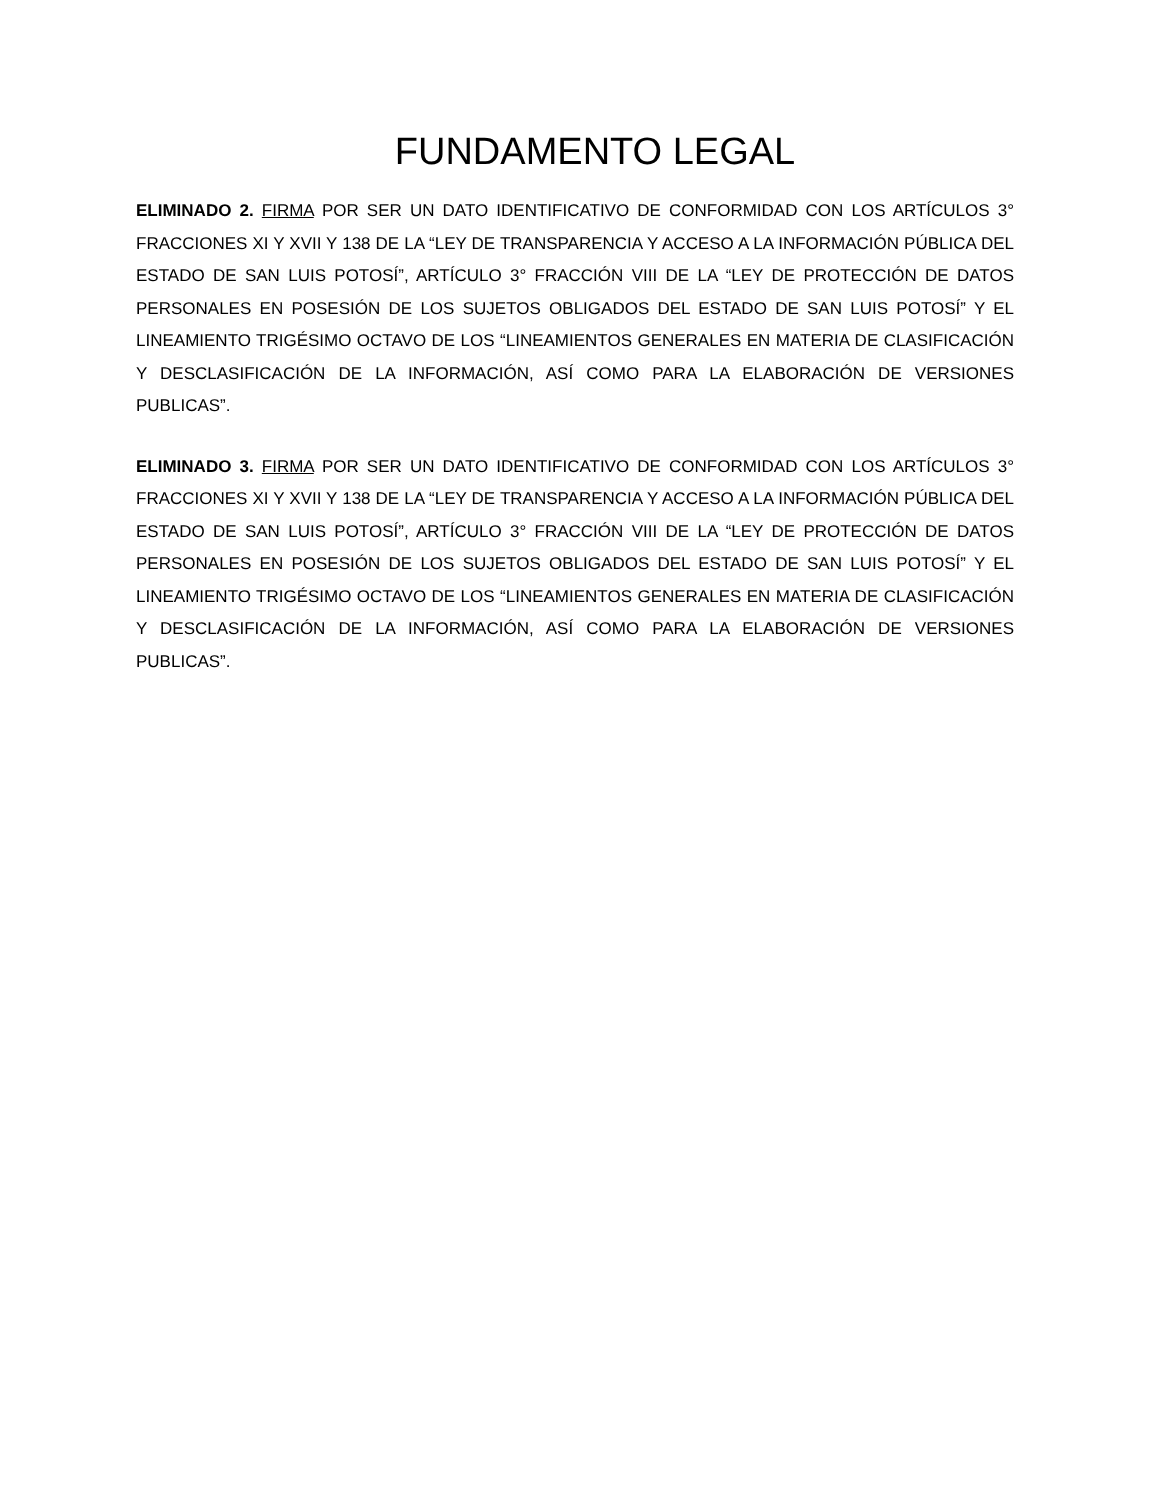FUNDAMENTO LEGAL
ELIMINADO 2. FIRMA POR SER UN DATO IDENTIFICATIVO DE CONFORMIDAD CON LOS ARTÍCULOS 3° FRACCIONES XI Y XVII Y 138 DE LA “LEY DE TRANSPARENCIA Y ACCESO A LA INFORMACIÓN PÚBLICA DEL ESTADO DE SAN LUIS POTOSÍ”, ARTÍCULO 3° FRACCIÓN VIII DE LA “LEY DE PROTECCIÓN DE DATOS PERSONALES EN POSESIÓN DE LOS SUJETOS OBLIGADOS DEL ESTADO DE SAN LUIS POTOSÍ” Y EL LINEAMIENTO TRIGÉSIMO OCTAVO DE LOS “LINEAMIENTOS GENERALES EN MATERIA DE CLASIFICACIÓN Y DESCLASIFICACIÓN DE LA INFORMACIÓN, ASÍ COMO PARA LA ELABORACIÓN DE VERSIONES PUBLICAS”.
ELIMINADO 3. FIRMA POR SER UN DATO IDENTIFICATIVO DE CONFORMIDAD CON LOS ARTÍCULOS 3° FRACCIONES XI Y XVII Y 138 DE LA “LEY DE TRANSPARENCIA Y ACCESO A LA INFORMACIÓN PÚBLICA DEL ESTADO DE SAN LUIS POTOSÍ”, ARTÍCULO 3° FRACCIÓN VIII DE LA “LEY DE PROTECCIÓN DE DATOS PERSONALES EN POSESIÓN DE LOS SUJETOS OBLIGADOS DEL ESTADO DE SAN LUIS POTOSÍ” Y EL LINEAMIENTO TRIGÉSIMO OCTAVO DE LOS “LINEAMIENTOS GENERALES EN MATERIA DE CLASIFICACIÓN Y DESCLASIFICACIÓN DE LA INFORMACIÓN, ASÍ COMO PARA LA ELABORACIÓN DE VERSIONES PUBLICAS”.